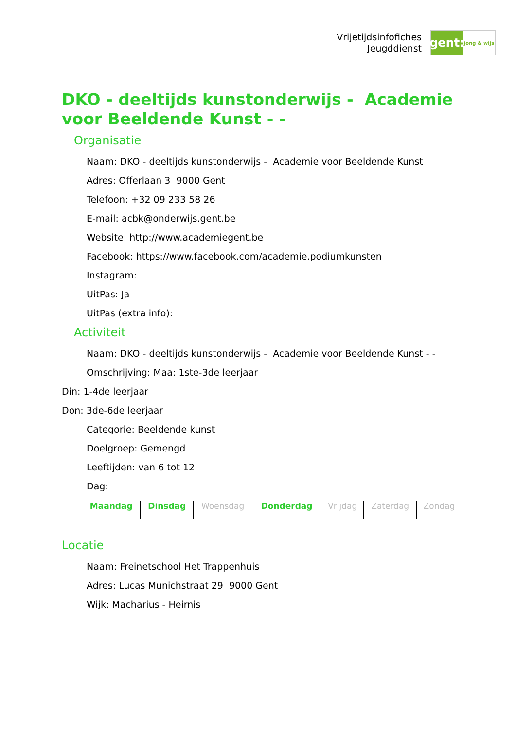Vrijetijdsinfofiches
Jeugddienst
gent:
jong & wijs
DKO - deeltijds kunstonderwijs - Academie voor Beeldende Kunst - -
Organisatie
Naam: DKO - deeltijds kunstonderwijs - Academie voor Beeldende Kunst
Adres: Offerlaan 3 9000 Gent
Telefoon: +32 09 233 58 26
E-mail: acbk@onderwijs.gent.be
Website: http://www.academiegent.be
Facebook: https://www.facebook.com/academie.podiumkunsten
Instagram:
UitPas: Ja
UitPas (extra info):
Activiteit
Naam: DKO - deeltijds kunstonderwijs - Academie voor Beeldende Kunst - -
Omschrijving: Maa: 1ste-3de leerjaar
Din: 1-4de leerjaar
Don: 3de-6de leerjaar
Categorie: Beeldende kunst
Doelgroep: Gemengd
Leeftijden: van 6 tot 12
Dag:
| Maandag | Dinsdag | Woensdag | Donderdag | Vrijdag | Zaterdag | Zondag |
Locatie
Naam: Freinetschool Het Trappenhuis
Adres: Lucas Munichstraat 29 9000 Gent
Wijk: Macharius - Heirnis